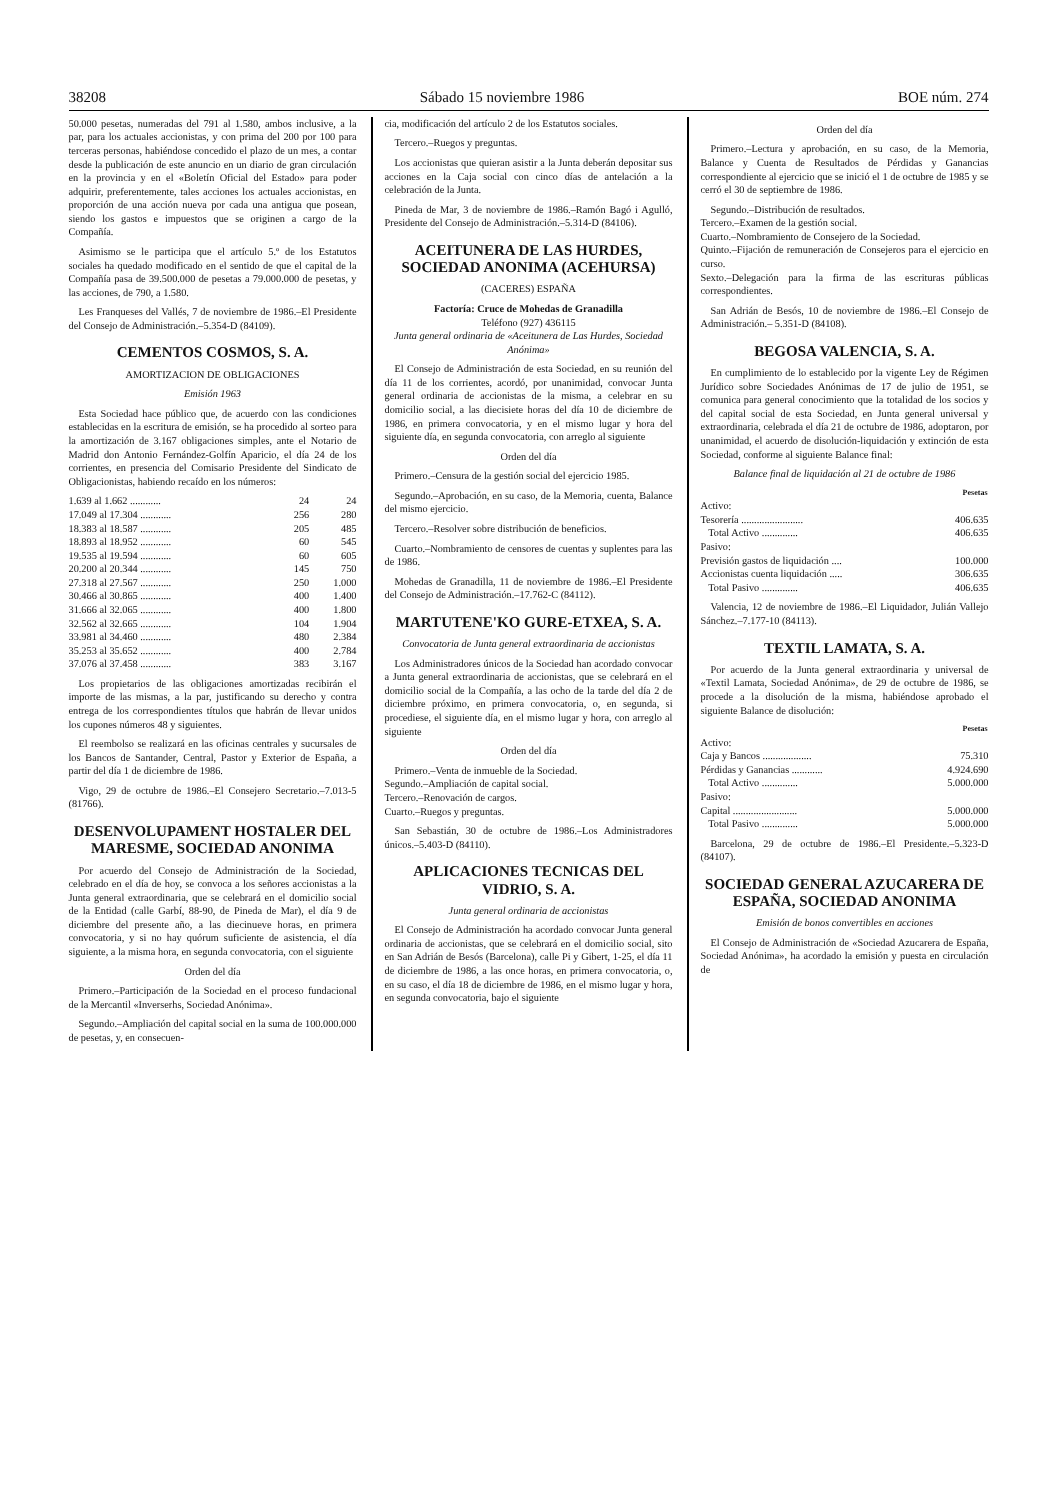38208 Sábado 15 noviembre 1986 BOE núm. 274
50.000 pesetas, numeradas del 791 al 1.580, ambos inclusive, a la par, para los actuales accionistas, y con prima del 200 por 100 para terceras personas, habiéndose concedido el plazo de un mes, a contar desde la publicación de este anuncio en un diario de gran circulación en la provincia y en el «Boletín Oficial del Estado» para poder adquirir, preferentemente, tales acciones los actuales accionistas, en proporción de una acción nueva por cada una antigua que posean, siendo los gastos e impuestos que se originen a cargo de la Compañía.
Asimismo se le participa que el artículo 5.º de los Estatutos sociales ha quedado modificado en el sentido de que el capital de la Compañía pasa de 39.500.000 de pesetas a 79.000.000 de pesetas, y las acciones, de 790, a 1.580.
Les Franqueses del Vallés, 7 de noviembre de 1986.–El Presidente del Consejo de Administración.–5.354-D (84109).
CEMENTOS COSMOS, S. A.
AMORTIZACION DE OBLIGACIONES
Emisión 1963
Esta Sociedad hace público que, de acuerdo con las condiciones establecidas en la escritura de emisión, se ha procedido al sorteo para la amortización de 3.167 obligaciones simples, ante el Notario de Madrid don Antonio Fernández-Golfín Aparicio, el día 24 de los corrientes, en presencia del Comisario Presidente del Sindicato de Obligacionistas, habiendo recaído en los números:
| 1.639 al 1.662 ............ | 24 | 24 |
| 17.049 al 17.304 ............ | 256 | 280 |
| 18.383 al 18.587 ............ | 205 | 485 |
| 18.893 al 18.952 ............ | 60 | 545 |
| 19.535 al 19.594 ............ | 60 | 605 |
| 20.200 al 20.344 ............ | 145 | 750 |
| 27.318 al 27.567 ............ | 250 | 1.000 |
| 30.466 al 30.865 ............ | 400 | 1.400 |
| 31.666 al 32.065 ............ | 400 | 1.800 |
| 32.562 al 32.665 ............ | 104 | 1.904 |
| 33.981 al 34.460 ............ | 480 | 2.384 |
| 35.253 al 35.652 ............ | 400 | 2.784 |
| 37.076 al 37.458 ............ | 383 | 3.167 |
Los propietarios de las obligaciones amortizadas recibirán el importe de las mismas, a la par, justificando su derecho y contra entrega de los correspondientes títulos que habrán de llevar unidos los cupones números 48 y siguientes.
El reembolso se realizará en las oficinas centrales y sucursales de los Bancos de Santander, Central, Pastor y Exterior de España, a partir del día 1 de diciembre de 1986.
Vigo, 29 de octubre de 1986.–El Consejero Secretario.–7.013-5 (81766).
DESENVOLUPAMENT HOSTALER DEL MARESME, SOCIEDAD ANONIMA
Por acuerdo del Consejo de Administración de la Sociedad, celebrado en el día de hoy, se convoca a los señores accionistas a la Junta general extraordinaria, que se celebrará en el domicilio social de la Entidad (calle Garbí, 88-90, de Pineda de Mar), el día 9 de diciembre del presente año, a las diecinueve horas, en primera convocatoria, y si no hay quórum suficiente de asistencia, el día siguiente, a la misma hora, en segunda convocatoria, con el siguiente
Orden del día
Primero.–Participación de la Sociedad en el proceso fundacional de la Mercantil «Inverserhs, Sociedad Anónima».
Segundo.–Ampliación del capital social en la suma de 100.000.000 de pesetas, y, en consecuen-
cia, modificación del artículo 2 de los Estatutos sociales.
Tercero.–Ruegos y preguntas.
Los accionistas que quieran asistir a la Junta deberán depositar sus acciones en la Caja social con cinco días de antelación a la celebración de la Junta.
Pineda de Mar, 3 de noviembre de 1986.–Ramón Bagó i Agulló, Presidente del Consejo de Administración.–5.314-D (84106).
ACEITUNERA DE LAS HURDES, SOCIEDAD ANONIMA (ACEHURSA)
(CACERES) ESPAÑA
Factoría: Cruce de Mohedas de Granadilla
Teléfono (927) 436115
Junta general ordinaria de «Aceitunera de Las Hurdes, Sociedad Anónima»
El Consejo de Administración de esta Sociedad, en su reunión del día 11 de los corrientes, acordó, por unanimidad, convocar Junta general ordinaria de accionistas de la misma, a celebrar en su domicilio social, a las diecisiete horas del día 10 de diciembre de 1986, en primera convocatoria, y en el mismo lugar y hora del siguiente día, en segunda convocatoria, con arreglo al siguiente
Orden del día
Primero.–Censura de la gestión social del ejercicio 1985.
Segundo.–Aprobación, en su caso, de la Memoria, cuenta, Balance del mismo ejercicio.
Tercero.–Resolver sobre distribución de beneficios.
Cuarto.–Nombramiento de censores de cuentas y suplentes para las de 1986.
Mohedas de Granadilla, 11 de noviembre de 1986.–El Presidente del Consejo de Administración.–17.762-C (84112).
MARTUTENE'KO GURE-ETXEA, S. A.
Convocatoria de Junta general extraordinaria de accionistas
Los Administradores únicos de la Sociedad han acordado convocar a Junta general extraordinaria de accionistas, que se celebrará en el domicilio social de la Compañía, a las ocho de la tarde del día 2 de diciembre próximo, en primera convocatoria, o, en segunda, si procediese, el siguiente día, en el mismo lugar y hora, con arreglo al siguiente
Orden del día
Primero.–Venta de inmueble de la Sociedad.
Segundo.–Ampliación de capital social.
Tercero.–Renovación de cargos.
Cuarto.–Ruegos y preguntas.
San Sebastián, 30 de octubre de 1986.–Los Administradores únicos.–5.403-D (84110).
APLICACIONES TECNICAS DEL VIDRIO, S. A.
Junta general ordinaria de accionistas
El Consejo de Administración ha acordado convocar Junta general ordinaria de accionistas, que se celebrará en el domicilio social, sito en San Adrián de Besós (Barcelona), calle Pi y Gibert, 1-25, el día 11 de diciembre de 1986, a las once horas, en primera convocatoria, o, en su caso, el día 18 de diciembre de 1986, en el mismo lugar y hora, en segunda convocatoria, bajo el siguiente
Orden del día
Primero.–Lectura y aprobación, en su caso, de la Memoria, Balance y Cuenta de Resultados de Pérdidas y Ganancias correspondiente al ejercicio que se inició el 1 de octubre de 1985 y se cerró el 30 de septiembre de 1986.
Segundo.–Distribución de resultados.
Tercero.–Examen de la gestión social.
Cuarto.–Nombramiento de Consejero de la Sociedad.
Quinto.–Fijación de remuneración de Consejeros para el ejercicio en curso.
Sexto.–Delegación para la firma de las escrituras públicas correspondientes.
San Adrián de Besós, 10 de noviembre de 1986.–El Consejo de Administración.– 5.351-D (84108).
BEGOSA VALENCIA, S. A.
En cumplimiento de lo establecido por la vigente Ley de Régimen Jurídico sobre Sociedades Anónimas de 17 de julio de 1951, se comunica para general conocimiento que la totalidad de los socios y del capital social de esta Sociedad, en Junta general universal y extraordinaria, celebrada el día 21 de octubre de 1986, adoptaron, por unanimidad, el acuerdo de disolución-liquidación y extinción de esta Sociedad, conforme al siguiente Balance final:
Balance final de liquidación al 21 de octubre de 1986
| | Pesetas |
| --- | --- |
| Activo: | |
| Tesorería ........................ | 406.635 |
| Total Activo .............. | 406.635 |
| Pasivo: | |
| Previsión gastos de liquidación .... | 100.000 |
| Accionistas cuenta liquidación ..... | 306.635 |
| Total Pasivo .............. | 406.635 |
Valencia, 12 de noviembre de 1986.–El Liquidador, Julián Vallejo Sánchez.–7.177-10 (84113).
TEXTIL LAMATA, S. A.
Por acuerdo de la Junta general extraordinaria y universal de «Textil Lamata, Sociedad Anónima», de 29 de octubre de 1986, se procede a la disolución de la misma, habiéndose aprobado el siguiente Balance de disolución:
| | Pesetas |
| --- | --- |
| Activo: | |
| Caja y Bancos ................... | 75.310 |
| Pérdidas y Ganancias ............ | 4.924.690 |
| Total Activo .............. | 5.000.000 |
| Pasivo: | |
| Capital ......................... | 5.000.000 |
| Total Pasivo .............. | 5.000.000 |
Barcelona, 29 de octubre de 1986.–El Presidente.–5.323-D (84107).
SOCIEDAD GENERAL AZUCARERA DE ESPAÑA, SOCIEDAD ANONIMA
Emisión de bonos convertibles en acciones
El Consejo de Administración de «Sociedad Azucarera de España, Sociedad Anónima», ha acordado la emisión y puesta en circulación de